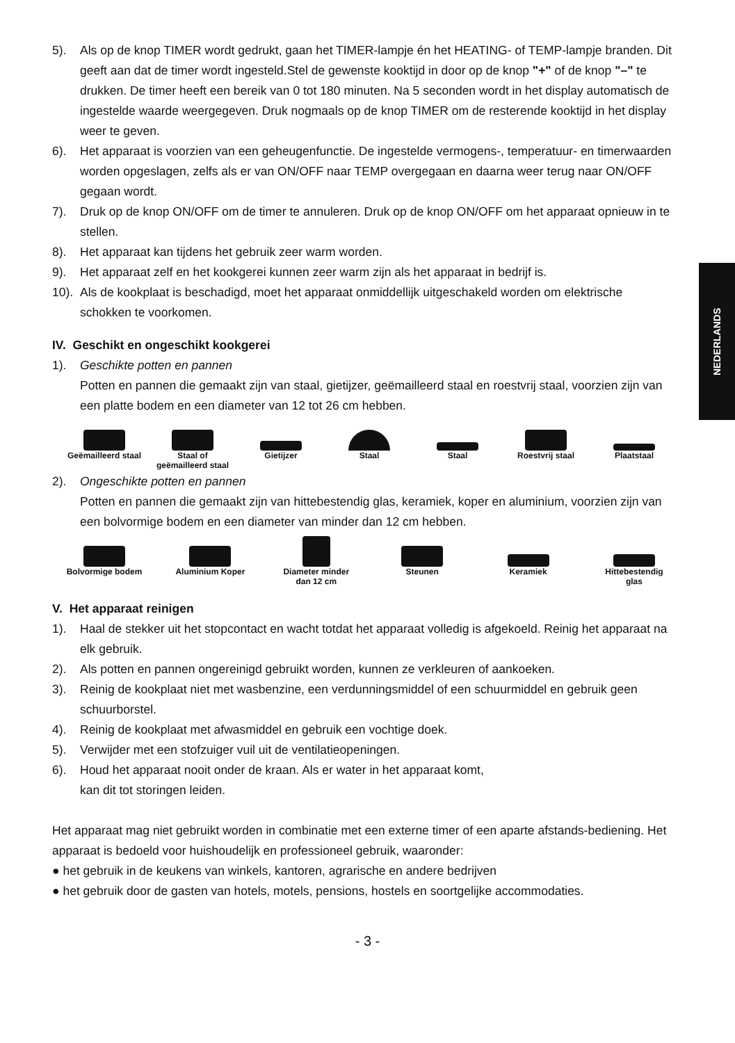NEDERLANDS
5). Als op de knop TIMER wordt gedrukt, gaan het TIMER-lampje én het HEATING- of TEMP-lampje branden. Dit geeft aan dat de timer wordt ingesteld.Stel de gewenste kooktijd in door op de knop "+" of de knop "–" te drukken. De timer heeft een bereik van 0 tot 180 minuten. Na 5 seconden wordt in het display automatisch de ingestelde waarde weergegeven. Druk nogmaals op de knop TIMER om de resterende kooktijd in het display weer te geven.
6). Het apparaat is voorzien van een geheugenfunctie. De ingestelde vermogens-, temperatuur- en timerwaarden worden opgeslagen, zelfs als er van ON/OFF naar TEMP overgegaan en daarna weer terug naar ON/OFF gegaan wordt.
7). Druk op de knop ON/OFF om de timer te annuleren. Druk op de knop ON/OFF om het apparaat opnieuw in te stellen.
8). Het apparaat kan tijdens het gebruik zeer warm worden.
9). Het apparaat zelf en het kookgerei kunnen zeer warm zijn als het apparaat in bedrijf is.
10). Als de kookplaat is beschadigd, moet het apparaat onmiddellijk uitgeschakeld worden om elektrische schokken te voorkomen.
IV. Geschikt en ongeschikt kookgerei
1). Geschikte potten en pannen
Potten en pannen die gemaakt zijn van staal, gietijzer, geëmailleerd staal en roestvrij staal, voorzien zijn van een platte bodem en een diameter van 12 tot 26 cm hebben.
Geëmailleerd staal
Staal of geëmailleerd staal
Gietijzer Staal Staal Roestvrij staal Plaatstaal
2). Ongeschikte potten en pannen
Potten en pannen die gemaakt zijn van hittebestendig glas, keramiek, koper en aluminium, voorzien zijn van een bolvormige bodem en een diameter van minder dan 12 cm hebben.
✕
Bolvormige bodem
Aluminium Koper Diameter minder dan 12 cm
Steunen Keramiek Hittebestendig glas
V. Het apparaat reinigen
1). Haal de stekker uit het stopcontact en wacht totdat het apparaat volledig is afgekoeld. Reinig het apparaat na elk gebruik.
2). Als potten en pannen ongereinigd gebruikt worden, kunnen ze verkleuren of aankoeken.
3). Reinig de kookplaat niet met wasbenzine, een verdunningsmiddel of een schuurmiddel en gebruik geen schuurborstel.
4). Reinig de kookplaat met afwasmiddel en gebruik een vochtige doek.
5). Verwijder met een stofzuiger vuil uit de ventilatieopeningen.
6). Houd het apparaat nooit onder de kraan. Als er water in het apparaat komt,
kan dit tot storingen leiden.
Het apparaat mag niet gebruikt worden in combinatie met een externe timer of een aparte afstands-bediening. Het apparaat is bedoeld voor huishoudelijk en professioneel gebruik, waaronder:
● het gebruik in de keukens van winkels, kantoren, agrarische en andere bedrijven
● het gebruik door de gasten van hotels, motels, pensions, hostels en soortgelijke accommodaties.
- 3 -